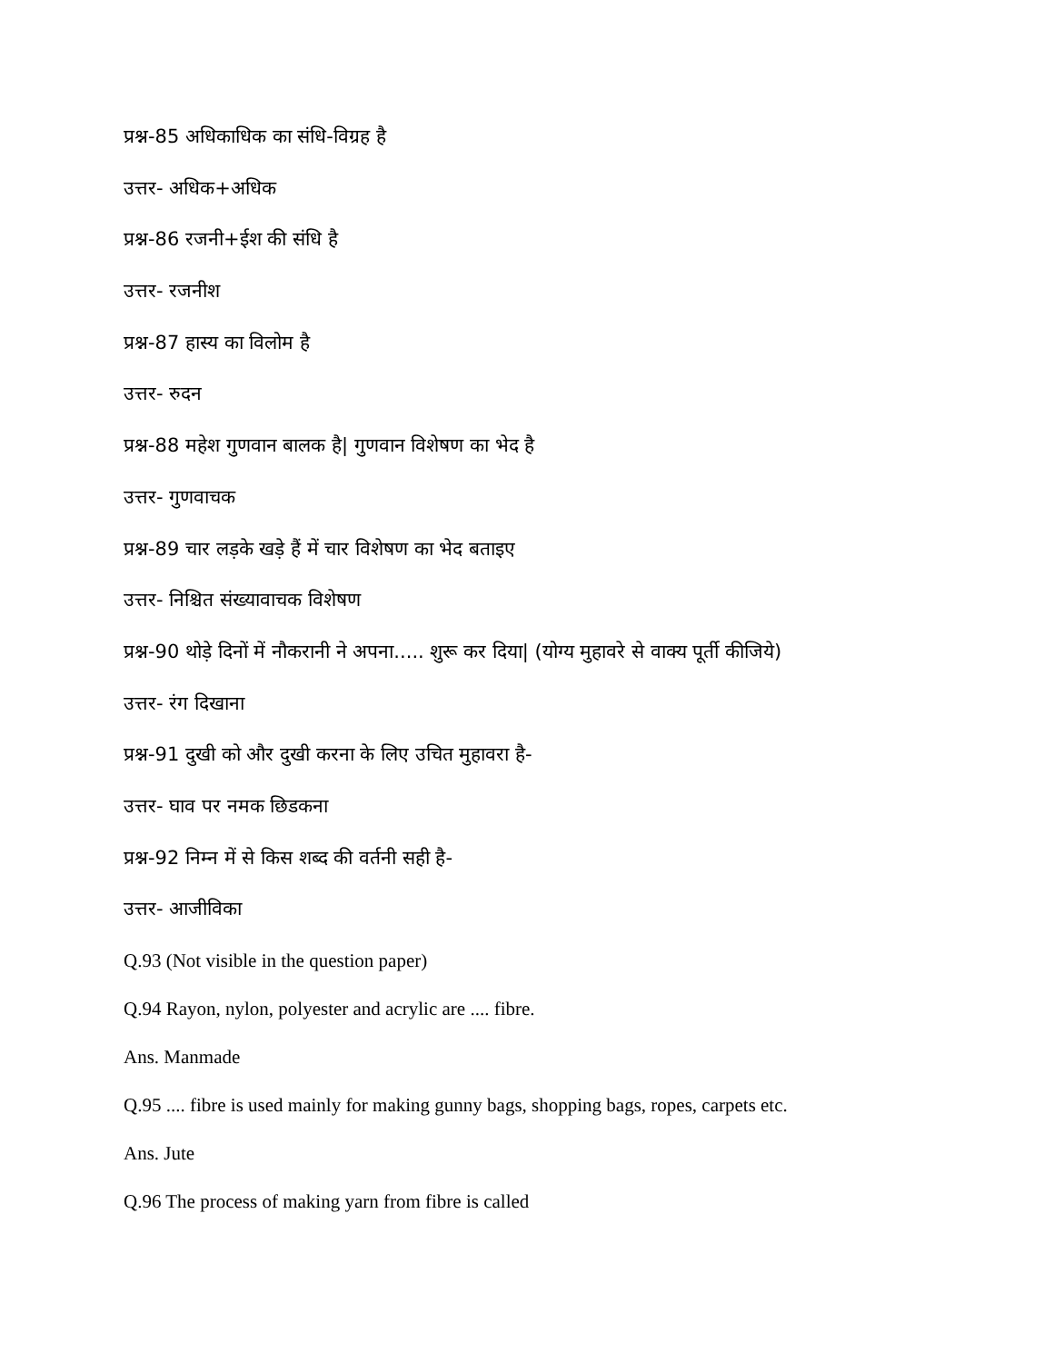प्रश्न-85 अधिकाधिक का संधि-विग्रह है
उत्तर- अधिक+अधिक
प्रश्न-86 रजनी+ईश की संधि है
उत्तर- रजनीश
प्रश्न-87 हास्य का विलोम है
उत्तर- रुदन
प्रश्न-88 महेश गुणवान बालक है| गुणवान विशेषण का भेद है
उत्तर- गुणवाचक
प्रश्न-89 चार लड़के खड़े हैं में चार विशेषण का भेद बताइए
उत्तर- निश्चित संख्यावाचक विशेषण
प्रश्न-90 थोड़े दिनों में नौकरानी ने अपना..... शुरू कर दिया| (योग्य मुहावरे से वाक्य पूर्ती कीजिये)
उत्तर- रंग दिखाना
प्रश्न-91 दुखी को और दुखी करना के लिए उचित मुहावरा है-
उत्तर- घाव पर नमक छिडकना
प्रश्न-92 निम्न में से किस शब्द की वर्तनी सही है-
उत्तर- आजीविका
Q.93 (Not visible in the question paper)
Q.94 Rayon, nylon, polyester and acrylic are .... fibre.
Ans. Manmade
Q.95 .... fibre is used mainly for making gunny bags, shopping bags, ropes, carpets etc.
Ans. Jute
Q.96 The process of making yarn from fibre is called